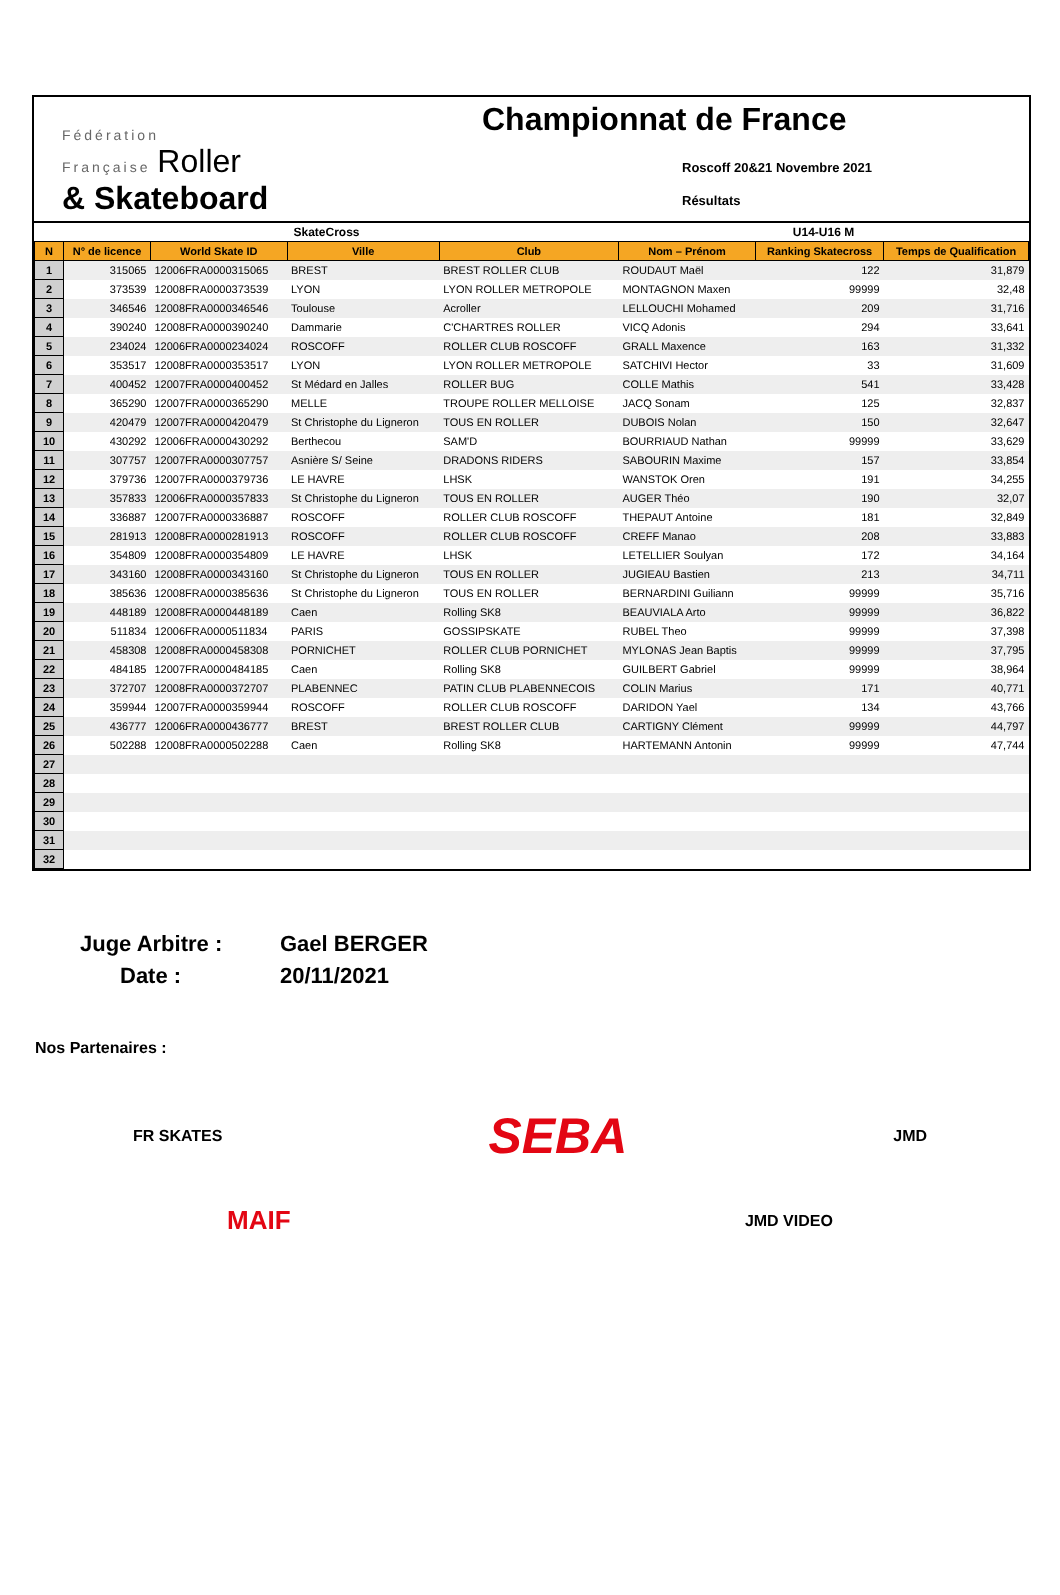Fédération
Française Roller
& Skateboard
Championnat de France
Roscoff 20&21 Novembre 2021
Résultats
| SkateCross | | | | | U14-U16 M | | |
| N | N° de licence | World Skate ID | Ville | Club | Nom – Prénom | Ranking Skatecross | Temps de Qualification |
| 1 | 315065 | 12006FRA0000315065 | BREST | BREST ROLLER CLUB | ROUDAUT Maël | 122 | 31,879 |
| 2 | 373539 | 12008FRA0000373539 | LYON | LYON ROLLER METROPOLE | MONTAGNON Maxen | 99999 | 32,48 |
| 3 | 346546 | 12008FRA0000346546 | Toulouse | Acroller | LELLOUCHI Mohamed | 209 | 31,716 |
| 4 | 390240 | 12008FRA0000390240 | Dammarie | C'CHARTRES ROLLER | VICQ Adonis | 294 | 33,641 |
| 5 | 234024 | 12006FRA0000234024 | ROSCOFF | ROLLER CLUB ROSCOFF | GRALL Maxence | 163 | 31,332 |
| 6 | 353517 | 12008FRA0000353517 | LYON | LYON ROLLER METROPOLE | SATCHIVI Hector | 33 | 31,609 |
| 7 | 400452 | 12007FRA0000400452 | St Médard en Jalles | ROLLER BUG | COLLE Mathis | 541 | 33,428 |
| 8 | 365290 | 12007FRA0000365290 | MELLE | TROUPE ROLLER MELLOISE | JACQ Sonam | 125 | 32,837 |
| 9 | 420479 | 12007FRA0000420479 | St Christophe du Ligneron | TOUS EN ROLLER | DUBOIS Nolan | 150 | 32,647 |
| 10 | 430292 | 12006FRA0000430292 | Berthecou | SAM'D | BOURRIAUD Nathan | 99999 | 33,629 |
| 11 | 307757 | 12007FRA0000307757 | Asnière S/ Seine | DRADONS RIDERS | SABOURIN Maxime | 157 | 33,854 |
| 12 | 379736 | 12007FRA0000379736 | LE HAVRE | LHSK | WANSTOK Oren | 191 | 34,255 |
| 13 | 357833 | 12006FRA0000357833 | St Christophe du Ligneron | TOUS EN ROLLER | AUGER Théo | 190 | 32,07 |
| 14 | 336887 | 12007FRA0000336887 | ROSCOFF | ROLLER CLUB ROSCOFF | THEPAUT Antoine | 181 | 32,849 |
| 15 | 281913 | 12008FRA0000281913 | ROSCOFF | ROLLER CLUB ROSCOFF | CREFF Manao | 208 | 33,883 |
| 16 | 354809 | 12008FRA0000354809 | LE HAVRE | LHSK | LETELLIER Soulyan | 172 | 34,164 |
| 17 | 343160 | 12008FRA0000343160 | St Christophe du Ligneron | TOUS EN ROLLER | JUGIEAU Bastien | 213 | 34,711 |
| 18 | 385636 | 12008FRA0000385636 | St Christophe du Ligneron | TOUS EN ROLLER | BERNARDINI Guiliann | 99999 | 35,716 |
| 19 | 448189 | 12008FRA0000448189 | Caen | Rolling SK8 | BEAUVIALA Arto | 99999 | 36,822 |
| 20 | 511834 | 12006FRA0000511834 | PARIS | GOSSIPSKATE | RUBEL Theo | 99999 | 37,398 |
| 21 | 458308 | 12008FRA0000458308 | PORNICHET | ROLLER CLUB PORNICHET | MYLONAS Jean Baptis | 99999 | 37,795 |
| 22 | 484185 | 12007FRA0000484185 | Caen | Rolling SK8 | GUILBERT Gabriel | 99999 | 38,964 |
| 23 | 372707 | 12008FRA0000372707 | PLABENNEC | PATIN CLUB PLABENNECOIS | COLIN Marius | 171 | 40,771 |
| 24 | 359944 | 12007FRA0000359944 | ROSCOFF | ROLLER CLUB ROSCOFF | DARIDON Yael | 134 | 43,766 |
| 25 | 436777 | 12006FRA0000436777 | BREST | BREST ROLLER CLUB | CARTIGNY Clément | 99999 | 44,797 |
| 26 | 502288 | 12008FRA0000502288 | Caen | Rolling SK8 | HARTEMANN Antonin | 99999 | 47,744 |
| 27 | | | | | | | |
| 28 | | | | | | | |
| 29 | | | | | | | |
| 30 | | | | | | | |
| 31 | | | | | | | |
| 32 | | | | | | | |
Juge Arbitre :
Gael BERGER
Date :
20/11/2021
Nos Partenaires :
FR SKATES
SEBA
JMD
MAIF
JMD VIDEO